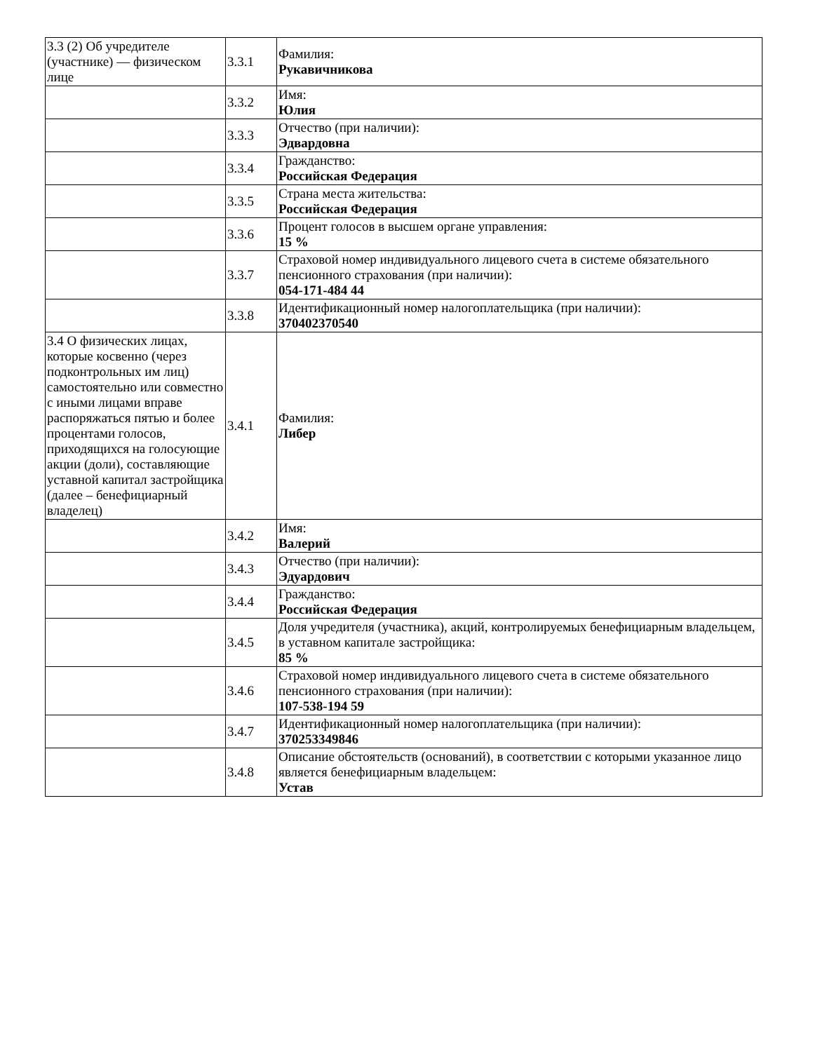| 3.3 (2) Об учредителе (участнике) — физическом лице | 3.3.1 | Фамилия: Рукавичникова |
| | 3.3.2 | Имя: Юлия |
| | 3.3.3 | Отчество (при наличии): Эдвардовна |
| | 3.3.4 | Гражданство: Российская Федерация |
| | 3.3.5 | Страна места жительства: Российская Федерация |
| | 3.3.6 | Процент голосов в высшем органе управления: 15 % |
| | 3.3.7 | Страховой номер индивидуального лицевого счета в системе обязательного пенсионного страхования (при наличии): 054-171-484 44 |
| | 3.3.8 | Идентификационный номер налогоплательщика (при наличии): 370402370540 |
| 3.4 О физических лицах, которые косвенно (через подконтрольных им лиц) самостоятельно или совместно с иными лицами вправе распоряжаться пятью и более процентами голосов, приходящихся на голосующие акции (доли), составляющие уставной капитал застройщика (далее – бенефициарный владелец) | 3.4.1 | Фамилия: Либер |
| | 3.4.2 | Имя: Валерий |
| | 3.4.3 | Отчество (при наличии): Эдуардович |
| | 3.4.4 | Гражданство: Российская Федерация |
| | 3.4.5 | Доля учредителя (участника), акций, контролируемых бенефициарным владельцем, в уставном капитале застройщика: 85 % |
| | 3.4.6 | Страховой номер индивидуального лицевого счета в системе обязательного пенсионного страхования (при наличии): 107-538-194 59 |
| | 3.4.7 | Идентификационный номер налогоплательщика (при наличии): 370253349846 |
| | 3.4.8 | Описание обстоятельств (оснований), в соответствии с которыми указанное лицо является бенефициарным владельцем: Устав |